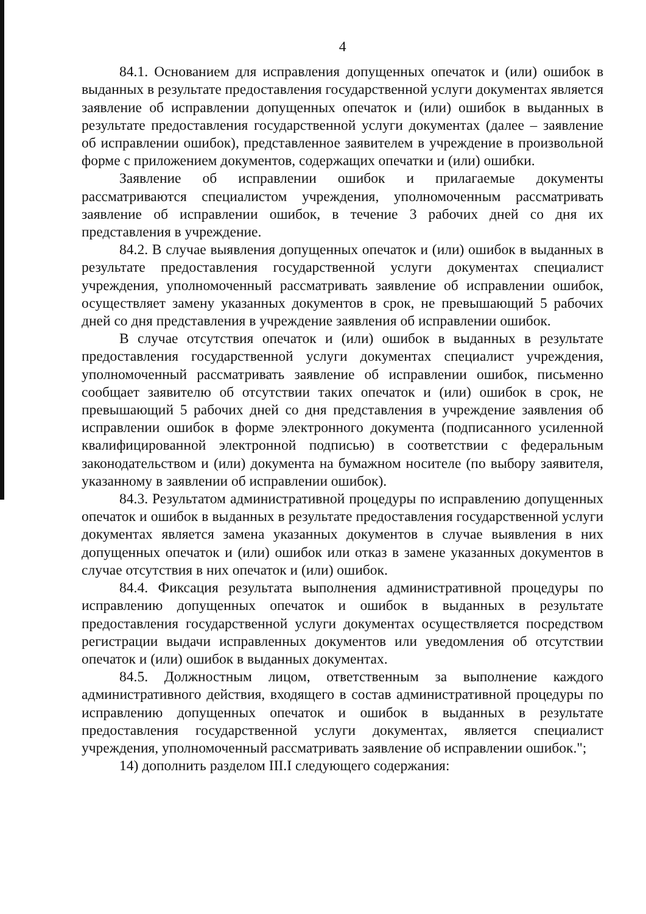4
84.1. Основанием для исправления допущенных опечаток и (или) ошибок в выданных в результате предоставления государственной услуги документах является заявление об исправлении допущенных опечаток и (или) ошибок в выданных в результате предоставления государственной услуги документах (далее – заявление об исправлении ошибок), представленное заявителем в учреждение в произвольной форме с приложением документов, содержащих опечатки и (или) ошибки.
Заявление об исправлении ошибок и прилагаемые документы рассматриваются специалистом учреждения, уполномоченным рассматривать заявление об исправлении ошибок, в течение 3 рабочих дней со дня их представления в учреждение.
84.2. В случае выявления допущенных опечаток и (или) ошибок в выданных в результате предоставления государственной услуги документах специалист учреждения, уполномоченный рассматривать заявление об исправлении ошибок, осуществляет замену указанных документов в срок, не превышающий 5 рабочих дней со дня представления в учреждение заявления об исправлении ошибок.
В случае отсутствия опечаток и (или) ошибок в выданных в результате предоставления государственной услуги документах специалист учреждения, уполномоченный рассматривать заявление об исправлении ошибок, письменно сообщает заявителю об отсутствии таких опечаток и (или) ошибок в срок, не превышающий 5 рабочих дней со дня представления в учреждение заявления об исправлении ошибок в форме электронного документа (подписанного усиленной квалифицированной электронной подписью) в соответствии с федеральным законодательством и (или) документа на бумажном носителе (по выбору заявителя, указанному в заявлении об исправлении ошибок).
84.3. Результатом административной процедуры по исправлению допущенных опечаток и ошибок в выданных в результате предоставления государственной услуги документах является замена указанных документов в случае выявления в них допущенных опечаток и (или) ошибок или отказ в замене указанных документов в случае отсутствия в них опечаток и (или) ошибок.
84.4. Фиксация результата выполнения административной процедуры по исправлению допущенных опечаток и ошибок в выданных в результате предоставления государственной услуги документах осуществляется посредством регистрации выдачи исправленных документов или уведомления об отсутствии опечаток и (или) ошибок в выданных документах.
84.5. Должностным лицом, ответственным за выполнение каждого административного действия, входящего в состав административной процедуры по исправлению допущенных опечаток и ошибок в выданных в результате предоставления государственной услуги документах, является специалист учреждения, уполномоченный рассматривать заявление об исправлении ошибок.";
14) дополнить разделом III.I следующего содержания: